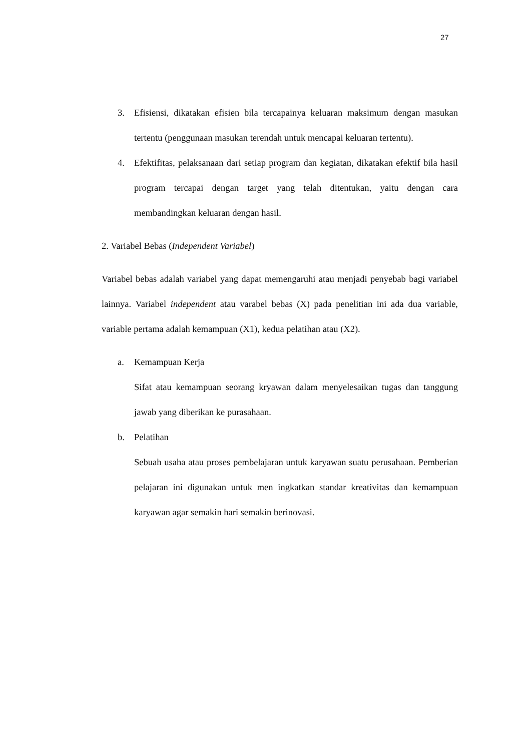27
3. Efisiensi, dikatakan efisien bila tercapainya keluaran maksimum dengan masukan tertentu (penggunaan masukan terendah untuk mencapai keluaran tertentu).
4. Efektifitas, pelaksanaan dari setiap program dan kegiatan, dikatakan efektif bila hasil program tercapai dengan target yang telah ditentukan, yaitu dengan cara membandingkan keluaran dengan hasil.
2. Variabel Bebas (Independent Variabel)
Variabel bebas adalah variabel yang dapat memengaruhi atau menjadi penyebab bagi variabel lainnya. Variabel independent atau varabel bebas (X) pada penelitian ini ada dua variable, variable pertama adalah kemampuan (X1), kedua pelatihan atau (X2).
a. Kemampuan Kerja
Sifat atau kemampuan seorang kryawan dalam menyelesaikan tugas dan tanggung jawab yang diberikan ke purasahaan.
b. Pelatihan
Sebuah usaha atau proses pembelajaran untuk karyawan suatu perusahaan. Pemberian pelajaran ini digunakan untuk men ingkatkan standar kreativitas dan kemampuan karyawan agar semakin hari semakin berinovasi.